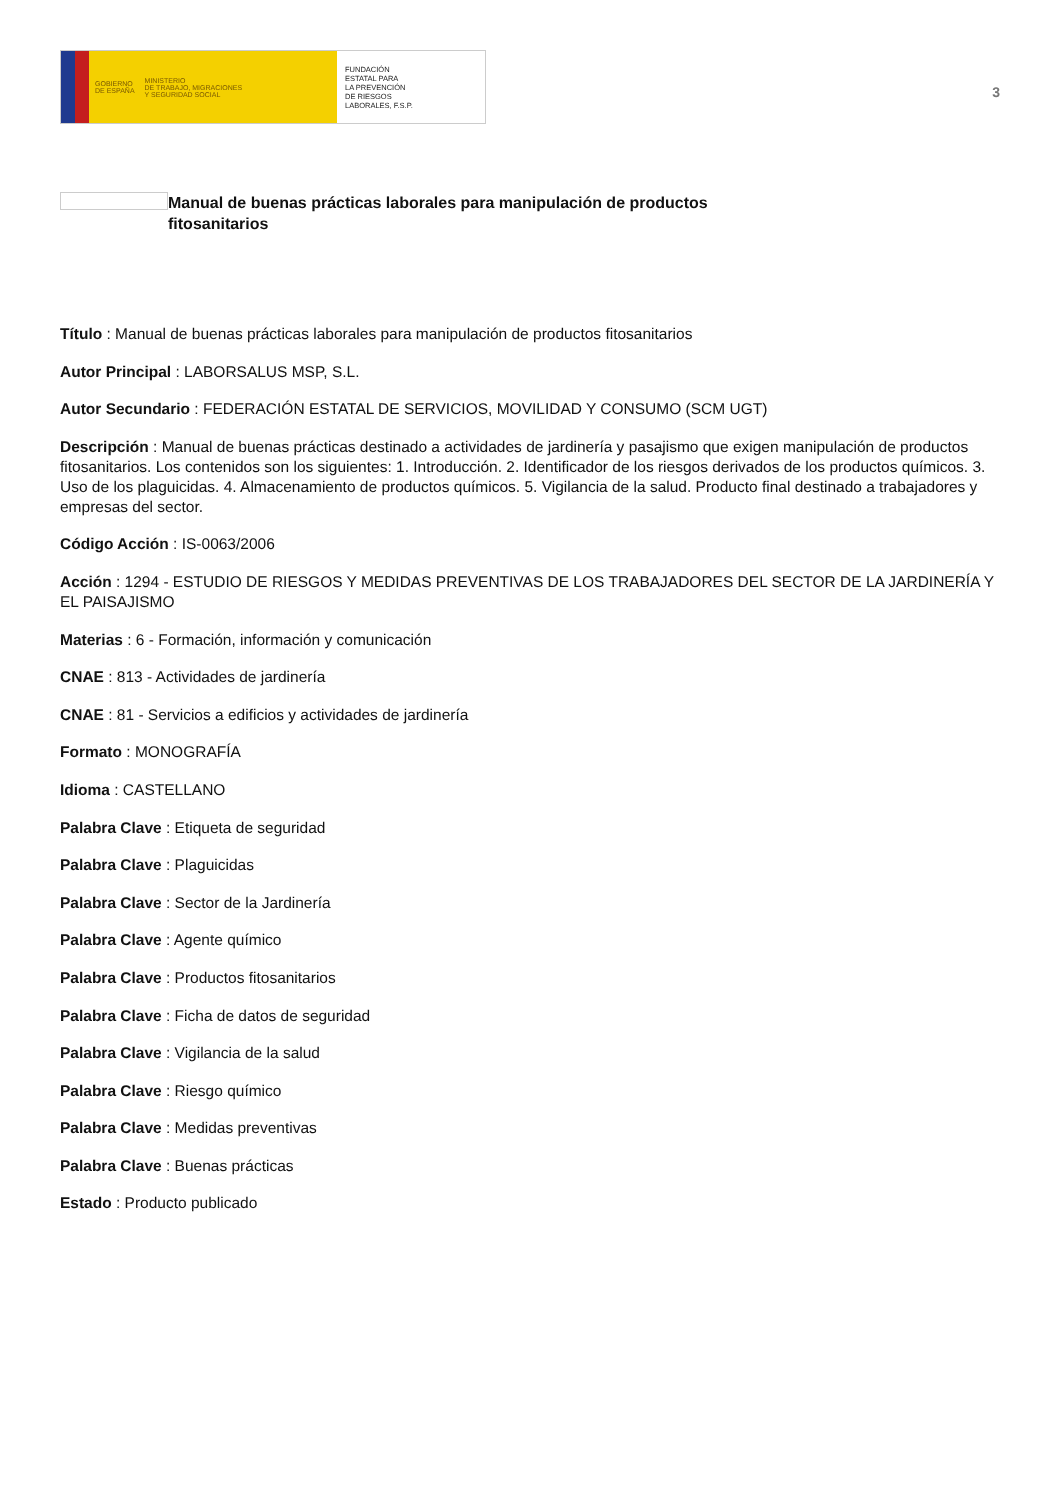GOBIERNO
DE ESPAÑA MINISTERIO
DE TRABAJO, MIGRACIONES
Y SEGURIDAD SOCIAL
FUNDACIÓN
ESTATAL PARA
LA PREVENCIÓN
DE RIESGOS
LABORALES, F.S.P.
3
Manual de buenas prácticas laborales para manipulación de productos fitosanitarios
Título : Manual de buenas prácticas laborales para manipulación de productos fitosanitarios
Autor Principal : LABORSALUS MSP, S.L.
Autor Secundario : FEDERACIÓN ESTATAL DE SERVICIOS, MOVILIDAD Y CONSUMO (SCM UGT)
Descripción : Manual de buenas prácticas destinado a actividades de jardinería y pasajismo que exigen manipulación de productos fitosanitarios. Los contenidos son los siguientes: 1. Introducción. 2. Identificador de los riesgos derivados de los productos químicos. 3. Uso de los plaguicidas. 4. Almacenamiento de productos químicos. 5. Vigilancia de la salud. Producto final destinado a trabajadores y empresas del sector.
Código Acción : IS-0063/2006
Acción : 1294 - ESTUDIO DE RIESGOS Y MEDIDAS PREVENTIVAS DE LOS TRABAJADORES DEL SECTOR DE LA JARDINERÍA Y EL PAISAJISMO
Materias : 6 - Formación, información y comunicación
CNAE : 813 - Actividades de jardinería
CNAE : 81 - Servicios a edificios y actividades de jardinería
Formato : MONOGRAFÍA
Idioma : CASTELLANO
Palabra Clave : Etiqueta de seguridad
Palabra Clave : Plaguicidas
Palabra Clave : Sector de la Jardinería
Palabra Clave : Agente químico
Palabra Clave : Productos fitosanitarios
Palabra Clave : Ficha de datos de seguridad
Palabra Clave : Vigilancia de la salud
Palabra Clave : Riesgo químico
Palabra Clave : Medidas preventivas
Palabra Clave : Buenas prácticas
Estado : Producto publicado